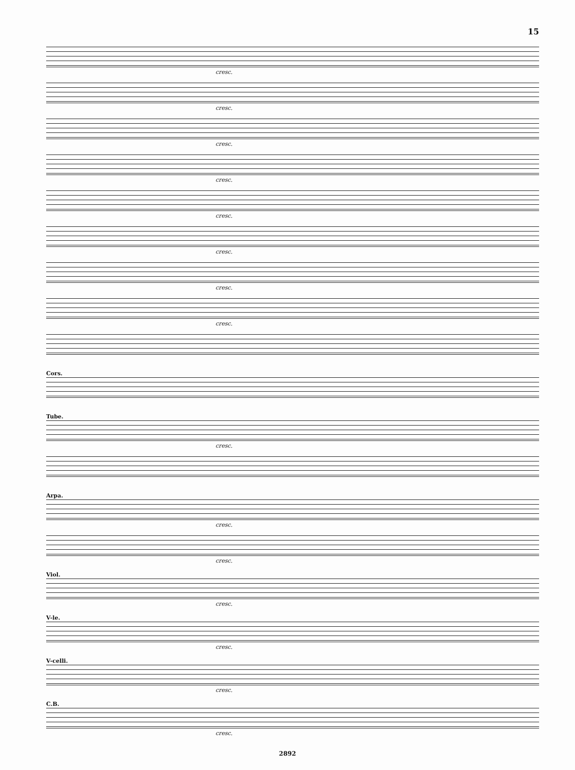15
cresc.
cresc.
cresc.
cresc.
cresc.
cresc.
cresc.
cresc.
Cors.
Tube.
cresc.
Arpa.
cresc.
cresc.
Viol.
cresc.
V-le.
cresc.
V-celli.
cresc.
C.B.
cresc.
2892